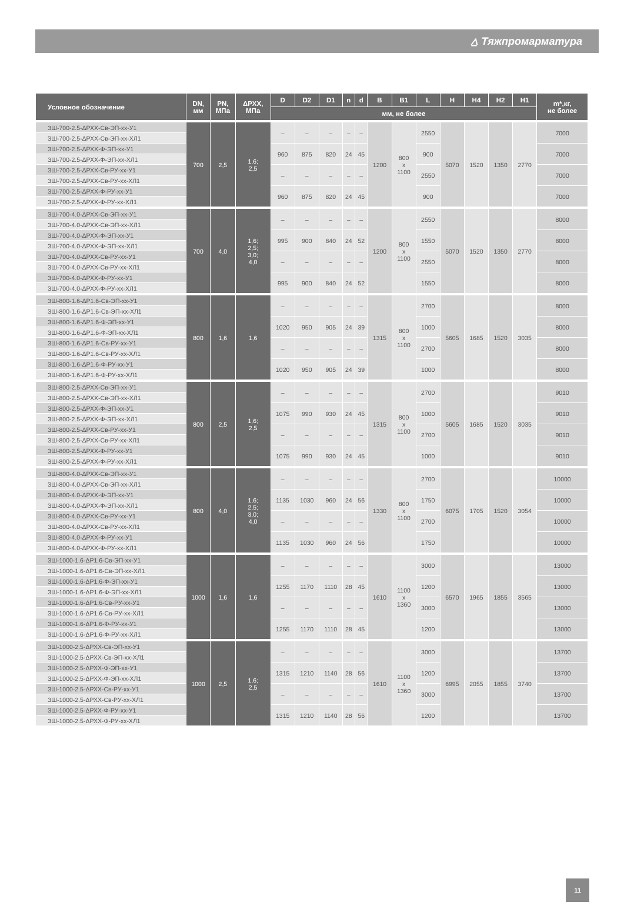⩟ Тяжпромарматура
| Условное обозначение | DN, мм | PN, МПа | ΔPXX, МПа | D | D2 | D1 | n | d | B | B1 | L | H | H4 | H2 | H1 | m*,кг, не более |
| --- | --- | --- | --- | --- | --- | --- | --- | --- | --- | --- | --- | --- | --- | --- | --- | --- |
| | | | | мм, не более | | | | | | | | | | | | |
| ЗШ-700-2.5-ΔРХХ-Св-ЭП-хх-У1 | 700 | 2,5 | 1,6; 2,5 | – | – | – | – | – | 1200 | 800 x 1100 | 2550 | 5070 | 1520 | 1350 | 2770 | 7000 |
| ЗШ-700-2.5-ΔРХХ-Св-ЭП-хх-ХЛ1 | | | | | | | | | | | | | | | | |
| ЗШ-700-2.5-ΔРХХ-Ф-ЭП-хх-У1 | | | | 960 | 875 | 820 | 24 | 45 | | | 900 | | | | | 7000 |
| ЗШ-700-2.5-ΔРХХ-Ф-ЭП-хх-ХЛ1 | | | | | | | | | | | | | | | | |
| ЗШ-700-2.5-ΔРХХ-Св-РУ-хх-У1 | | | | – | – | – | – | – | | | 2550 | | | | | 7000 |
| ЗШ-700-2.5-ΔРХХ-Св-РУ-хх-ХЛ1 | | | | | | | | | | | | | | | | |
| ЗШ-700-2.5-ΔРХХ-Ф-РУ-хх-У1 | | | | 960 | 875 | 820 | 24 | 45 | | | 900 | | | | | 7000 |
| ЗШ-700-2.5-ΔРХХ-Ф-РУ-хх-ХЛ1 | | | | | | | | | | | | | | | | |
| ЗШ-700-4.0-ΔРХХ-Св-ЭП-хх-У1 | 700 | 4,0 | 1,6; 2,5; 3,0; 4,0 | – | – | – | – | – | 1200 | 800 x 1100 | 2550 | 5070 | 1520 | 1350 | 2770 | 8000 |
| ЗШ-700-4.0-ΔРХХ-Св-ЭП-хх-ХЛ1 | | | | | | | | | | | | | | | | |
| ЗШ-700-4.0-ΔРХХ-Ф-ЭП-хх-У1 | | | | 995 | 900 | 840 | 24 | 52 | | | 1550 | | | | | 8000 |
| ЗШ-700-4.0-ΔРХХ-Ф-ЭП-хх-ХЛ1 | | | | | | | | | | | | | | | | |
| ЗШ-700-4.0-ΔРХХ-Св-РУ-хх-У1 | | | | – | – | – | – | – | | | 2550 | | | | | 8000 |
| ЗШ-700-4.0-ΔРХХ-Св-РУ-хх-ХЛ1 | | | | | | | | | | | | | | | | |
| ЗШ-700-4.0-ΔРХХ-Ф-РУ-хх-У1 | | | | 995 | 900 | 840 | 24 | 52 | | | 1550 | | | | | 8000 |
| ЗШ-700-4.0-ΔРХХ-Ф-РУ-хх-ХЛ1 | | | | | | | | | | | | | | | | |
| ЗШ-800-1.6-ΔР1.6-Св-ЭП-хх-У1 | 800 | 1,6 | 1,6 | – | – | – | – | – | 1315 | 800 x 1100 | 2700 | 5605 | 1685 | 1520 | 3035 | 8000 |
| ЗШ-800-1.6-ΔР1.6-Св-ЭП-хх-ХЛ1 | | | | | | | | | | | | | | | | |
| ЗШ-800-1.6-ΔР1.6-Ф-ЭП-хх-У1 | | | | 1020 | 950 | 905 | 24 | 39 | | | 1000 | | | | | 8000 |
| ЗШ-800-1.6-ΔР1.6-Ф-ЭП-хх-ХЛ1 | | | | | | | | | | | | | | | | |
| ЗШ-800-1.6-ΔР1.6-Св-РУ-хх-У1 | | | | – | – | – | – | – | | | 2700 | | | | | 8000 |
| ЗШ-800-1.6-ΔР1.6-Св-РУ-хх-ХЛ1 | | | | | | | | | | | | | | | | |
| ЗШ-800-1.6-ΔР1.6-Ф-РУ-хх-У1 | | | | 1020 | 950 | 905 | 24 | 39 | | | 1000 | | | | | 8000 |
| ЗШ-800-1.6-ΔР1.6-Ф-РУ-хх-ХЛ1 | | | | | | | | | | | | | | | | |
| ЗШ-800-2.5-ΔРХХ-Св-ЭП-хх-У1 | 800 | 2,5 | 1,6; 2,5 | – | – | – | – | – | 1315 | 800 x 1100 | 2700 | 5605 | 1685 | 1520 | 3035 | 9010 |
| ЗШ-800-2.5-ΔРХХ-Св-ЭП-хх-ХЛ1 | | | | | | | | | | | | | | | | |
| ЗШ-800-2.5-ΔРХХ-Ф-ЭП-хх-У1 | | | | 1075 | 990 | 930 | 24 | 45 | | | 1000 | | | | | 9010 |
| ЗШ-800-2.5-ΔРХХ-Ф-ЭП-хх-ХЛ1 | | | | | | | | | | | | | | | | |
| ЗШ-800-2.5-ΔРХХ-Св-РУ-хх-У1 | | | | – | – | – | – | – | | | 2700 | | | | | 9010 |
| ЗШ-800-2.5-ΔРХХ-Св-РУ-хх-ХЛ1 | | | | | | | | | | | | | | | | |
| ЗШ-800-2.5-ΔРХХ-Ф-РУ-хх-У1 | | | | 1075 | 990 | 930 | 24 | 45 | | | 1000 | | | | | 9010 |
| ЗШ-800-2.5-ΔРХХ-Ф-РУ-хх-ХЛ1 | | | | | | | | | | | | | | | | |
| ЗШ-800-4.0-ΔРХХ-Св-ЭП-хх-У1 | 800 | 4,0 | 1,6; 2,5; 3,0; 4,0 | – | – | – | – | – | 1330 | 800 x 1100 | 2700 | 6075 | 1705 | 1520 | 3054 | 10000 |
| ЗШ-800-4.0-ΔРХХ-Св-ЭП-хх-ХЛ1 | | | | | | | | | | | | | | | | |
| ЗШ-800-4.0-ΔРХХ-Ф-ЭП-хх-У1 | | | | 1135 | 1030 | 960 | 24 | 56 | | | 1750 | | | | | 10000 |
| ЗШ-800-4.0-ΔРХХ-Ф-ЭП-хх-ХЛ1 | | | | | | | | | | | | | | | | |
| ЗШ-800-4.0-ΔРХХ-Св-РУ-хх-У1 | | | | – | – | – | – | – | | | 2700 | | | | | 10000 |
| ЗШ-800-4.0-ΔРХХ-Св-РУ-хх-ХЛ1 | | | | | | | | | | | | | | | | |
| ЗШ-800-4.0-ΔРХХ-Ф-РУ-хх-У1 | | | | 1135 | 1030 | 960 | 24 | 56 | | | 1750 | | | | | 10000 |
| ЗШ-800-4.0-ΔРХХ-Ф-РУ-хх-ХЛ1 | | | | | | | | | | | | | | | | |
| ЗШ-1000-1.6-ΔР1.6-Св-ЭП-хх-У1 | 1000 | 1,6 | 1,6 | – | – | – | – | – | 1610 | 1100 x 1360 | 3000 | 6570 | 1965 | 1855 | 3565 | 13000 |
| ЗШ-1000-1.6-ΔР1.6-Св-ЭП-хх-ХЛ1 | | | | | | | | | | | | | | | | |
| ЗШ-1000-1.6-ΔР1.6-Ф-ЭП-хх-У1 | | | | 1255 | 1170 | 1110 | 28 | 45 | | | 1200 | | | | | 13000 |
| ЗШ-1000-1.6-ΔР1.6-Ф-ЭП-хх-ХЛ1 | | | | | | | | | | | | | | | | |
| ЗШ-1000-1.6-ΔР1.6-Св-РУ-хх-У1 | | | | – | – | – | – | – | | | 3000 | | | | | 13000 |
| ЗШ-1000-1.6-ΔР1.6-Св-РУ-хх-ХЛ1 | | | | | | | | | | | | | | | | |
| ЗШ-1000-1.6-ΔР1.6-Ф-РУ-хх-У1 | | | | 1255 | 1170 | 1110 | 28 | 45 | | | 1200 | | | | | 13000 |
| ЗШ-1000-1.6-ΔР1.6-Ф-РУ-хх-ХЛ1 | | | | | | | | | | | | | | | | |
| ЗШ-1000-2.5-ΔРХХ-Св-ЭП-хх-У1 | 1000 | 2,5 | 1,6; 2,5 | – | – | – | – | – | 1610 | 1100 x 1360 | 3000 | 6995 | 2055 | 1855 | 3740 | 13700 |
| ЗШ-1000-2.5-ΔРХХ-Св-ЭП-хх-ХЛ1 | | | | | | | | | | | | | | | | |
| ЗШ-1000-2.5-ΔРХХ-Ф-ЭП-хх-У1 | | | | 1315 | 1210 | 1140 | 28 | 56 | | | 1200 | | | | | 13700 |
| ЗШ-1000-2.5-ΔРХХ-Ф-ЭП-хх-ХЛ1 | | | | | | | | | | | | | | | | |
| ЗШ-1000-2.5-ΔРХХ-Св-РУ-хх-У1 | | | | – | – | – | – | – | | | 3000 | | | | | 13700 |
| ЗШ-1000-2.5-ΔРХХ-Св-РУ-хх-ХЛ1 | | | | | | | | | | | | | | | | |
| ЗШ-1000-2.5-ΔРХХ-Ф-РУ-хх-У1 | | | | 1315 | 1210 | 1140 | 28 | 56 | | | 1200 | | | | | 13700 |
| ЗШ-1000-2.5-ΔРХХ-Ф-РУ-хх-ХЛ1 | | | | | | | | | | | | | | | | |
11